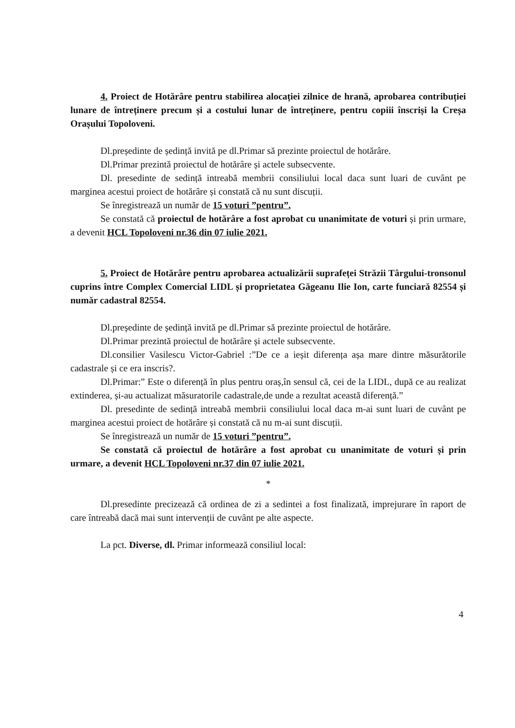4. Proiect de Hotărâre pentru stabilirea alocației zilnice de hrană, aprobarea contribuției lunare de întreținere precum și a costului lunar de întreținere, pentru copiii înscriși la Creșa Orașului Topoloveni.
Dl.președinte de ședință invită pe dl.Primar să prezinte proiectul de hotărâre.
Dl.Primar prezintă proiectul de hotărâre și actele subsecvente.
Dl. presedinte de sedință intreabă membrii consiliului local daca sunt luari de cuvânt pe marginea acestui proiect de hotărâre și constată că nu sunt discuții.
Se înregistrează un număr de 15 voturi ”pentru”.
Se constată că proiectul de hotărâre a fost aprobat cu unanimitate de voturi și prin urmare, a devenit HCL Topoloveni nr.36 din 07 iulie 2021.
5. Proiect de Hotărâre pentru aprobarea actualizării suprafeței Străzii Târgului-tronsonul cuprins între Complex Comercial LIDL și proprietatea Găgeanu Ilie Ion, carte funciară 82554 și număr cadastral 82554.
Dl.președinte de ședință invită pe dl.Primar să prezinte proiectul de hotărâre.
Dl.Primar prezintă proiectul de hotărâre și actele subsecvente.
Dl.consilier Vasilescu Victor-Gabriel :”De ce a ieșit diferența așa mare dintre măsurătorile cadastrale și ce era inscris?.
Dl.Primar:” Este o diferență în plus pentru oraș,în sensul că, cei de la LIDL, după ce au realizat extinderea, și-au actualizat măsuratorile cadastrale,de unde a rezultat această diferență.”
Dl. presedinte de sedință intreabă membrii consiliului local daca m-ai sunt luari de cuvânt pe marginea acestui proiect de hotărâre și constată că nu m-ai sunt discuții.
Se înregistrează un număr de 15 voturi ”pentru”.
Se constată că proiectul de hotărâre a fost aprobat cu unanimitate de voturi și prin urmare, a devenit HCL Topoloveni nr.37 din 07 iulie 2021.
*
Dl.presedinte precizează că ordinea de zi a sedintei a fost finalizată, imprejurare în raport de care întreabă dacă mai sunt intervenții de cuvânt pe alte aspecte.
La pct. Diverse, dl. Primar informează consiliul local:
4